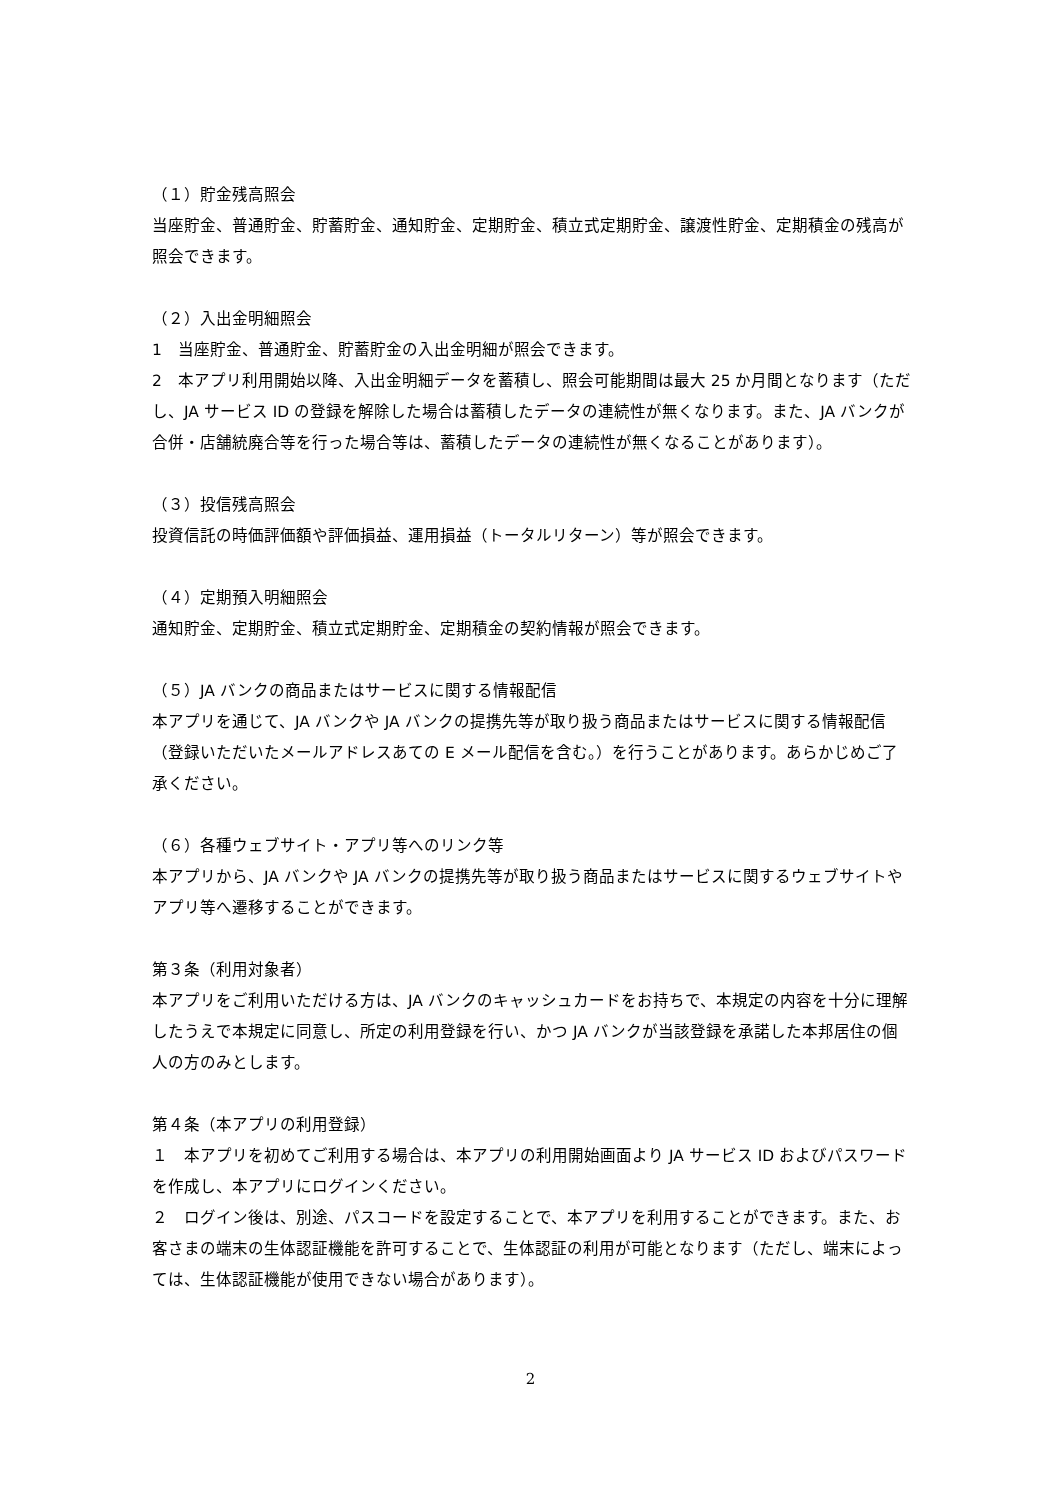（１）貯金残高照会
当座貯金、普通貯金、貯蓄貯金、通知貯金、定期貯金、積立式定期貯金、譲渡性貯金、定期積金の残高が照会できます。
（２）入出金明細照会
1　当座貯金、普通貯金、貯蓄貯金の入出金明細が照会できます。
2　本アプリ利用開始以降、入出金明細データを蓄積し、照会可能期間は最大 25 か月間となります（ただし、JA サービス ID の登録を解除した場合は蓄積したデータの連続性が無くなります。また、JA バンクが合併・店舗統廃合等を行った場合等は、蓄積したデータの連続性が無くなることがあります）。
（３）投信残高照会
投資信託の時価評価額や評価損益、運用損益（トータルリターン）等が照会できます。
（４）定期預入明細照会
通知貯金、定期貯金、積立式定期貯金、定期積金の契約情報が照会できます。
（５）JA バンクの商品またはサービスに関する情報配信
本アプリを通じて、JA バンクや JA バンクの提携先等が取り扱う商品またはサービスに関する情報配信（登録いただいたメールアドレスあての E メール配信を含む。）を行うことがあります。あらかじめご了承ください。
（６）各種ウェブサイト・アプリ等へのリンク等
本アプリから、JA バンクや JA バンクの提携先等が取り扱う商品またはサービスに関するウェブサイトやアプリ等へ遷移することができます。
第３条（利用対象者）
本アプリをご利用いただける方は、JA バンクのキャッシュカードをお持ちで、本規定の内容を十分に理解したうえで本規定に同意し、所定の利用登録を行い、かつ JA バンクが当該登録を承諾した本邦居住の個人の方のみとします。
第４条（本アプリの利用登録）
１　本アプリを初めてご利用する場合は、本アプリの利用開始画面より JA サービス ID およびパスワードを作成し、本アプリにログインください。
２　ログイン後は、別途、パスコードを設定することで、本アプリを利用することができます。また、お客さまの端末の生体認証機能を許可することで、生体認証の利用が可能となります（ただし、端末によっては、生体認証機能が使用できない場合があります）。
2